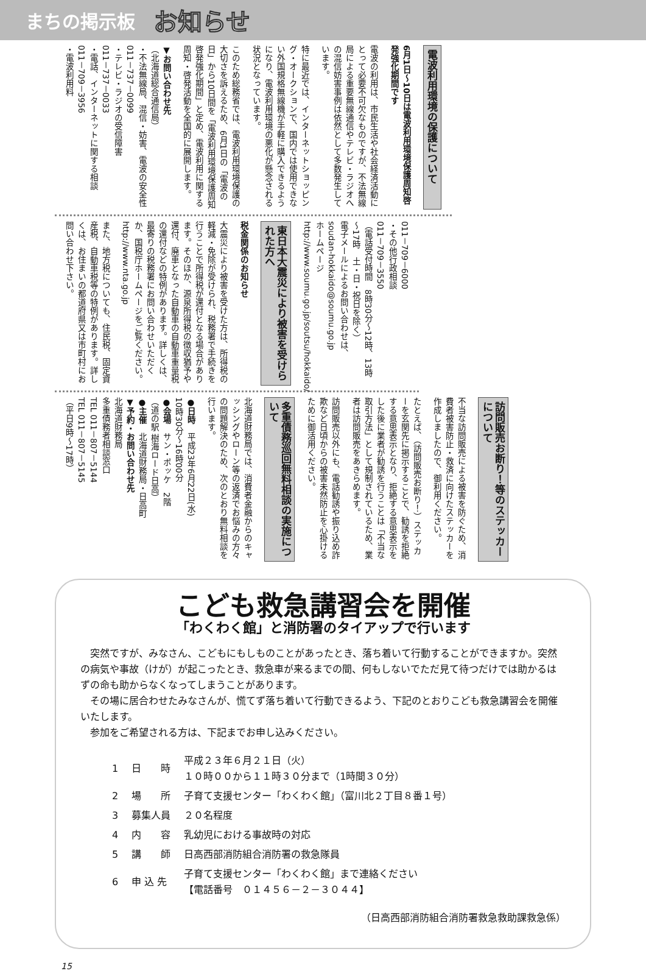まちの掲示板 お知らせ
電波利用環境の保護について
6月1日～10日は電波利用環境保護周知啓発強化期間です
電波の利用は、市民生活や社会経済活動にとって必要不可欠なものですが、不法無線局による重要無線通信やテレビ・ラジオへの混信妨害事例は依然として多数発生しています。
特に最近では、インターネットショッピング・オークションで、国内では使用できない外国規格無線機が手軽に購入できるようになり、電波利用環境の悪化が懸念される状況となっています。
このため総務省では、電波利用環境保護の大切さを訴えるため、6月1日の「電波の日」から10日間を「電波利用環境保護周知啓発強化期間」と定め、電波利用に関する周知・啓発活動を全国的に展開します。
▼お問い合わせ先
（北海道総合通信局）
・不法無線局、混信・妨害、電波の安全性
011－737－0099
・テレビ・ラジオの受信障害
011－737－0033
・電話、インターネットに関する相談
011－709－3956
・電波利用料
011－709－6000
・その他行政相談
011－709－3550
（電話受付時間　8時30分～12時、13時～17時　土・日・祝日を除く）
電子メールによるお問い合わせは、
soudan-hokkaido@soumu.go.jp
ホームページ
http://www.soumu.go.jp/soutsu/hokkaido/
東日本大震災により被害を受けられた方へ
税金関係のお知らせ
大震災により被害を受けた方は、所得税の軽減・免除が受けられ、税務署で手続きを行うことで所得税が還付となる場合があります。そのほか、源泉所得税の徴収猶予や還付、廃車となった自動車の自動車重量税の還付などの特例があります。詳しくは、最寄りの税務署にお問い合わせいただくか、国税庁ホームページをご覧ください。
http://www.nta.go.jp
また、地方税についても、住民税、固定資産税、自動車税等の特例があります。詳しくは、お住まいの都道府県又は市町村にお問い合わせ下さい。
訪問販売お断り！等のステッカーについて
不当な訪問販売による被害を防ぐため、消費者被害防止・救済に向けたステッカーを作成しましたので、御利用ください。
たとえば、（訪問販売お断り！）ステッカーを玄関先に掲示することで、勧誘を拒絶する意思表示となり、拒絶する意思表示をした後に業者が勧誘を行うことは「不当な取引方法」として規制されているため、業者は訪問販売をあきらめます。
訪問販売以外にも、電話勧誘や振り込め詐欺など日頃からの被害未然防止を心掛けるために御活用ください。
多重債務巡回無料相談の実施について
北海道財務局では、消費者金融からのキャッシングやローン等の返済でお悩みの方々の問題解決のため、次のとおり無料相談を行います。
●日時　平成23年6月22日(水)
10時30分～16時00分
●会場　サン・ポッケ　2階
（道の駅 樹海ロード日高）
●主催　北海道財務局・日高町
▼予約・お問い合わせ先
北海道財務局
多重債務者相談窓口
TEL 011－807－5144
TEL 011－807－5145
（平日9時～17時）
こども救急講習会を開催
「わくわく館」と消防署のタイアップで行います
　突然ですが、みなさん、こどもにもしものことがあったとき、落ち着いて行動することができますか。突然の病気や事故（けが）が起こったとき、救急車が来るまでの間、何もしないでただ見て待つだけでは助かるはずの命も助からなくなってしまうことがあります。
　その場に居合わせたみなさんが、慌てず落ち着いて行動できるよう、下記のとおりこども救急講習会を開催いたします。
　参加をご希望される方は、下記までお申し込みください。
| 1 | 日 時 | 平成２３年６月２１日（火） １０時００から１１時３０分まで（1時間３０分） |
| 2 | 場 所 | 子育て支援センター「わくわく館」（富川北２丁目８番１号） |
| 3 | 募集人員 | ２０名程度 |
| 4 | 内 容 | 乳幼児における事故時の対応 |
| 5 | 講 師 | 日高西部消防組合消防署の救急隊員 |
| 6 | 申 込 先 | 子育て支援センター「わくわく館」まで連絡ください 【電話番号 ０１４５６－２－３０４４】 |
（日高西部消防組合消防署救急救助課救急係）
15